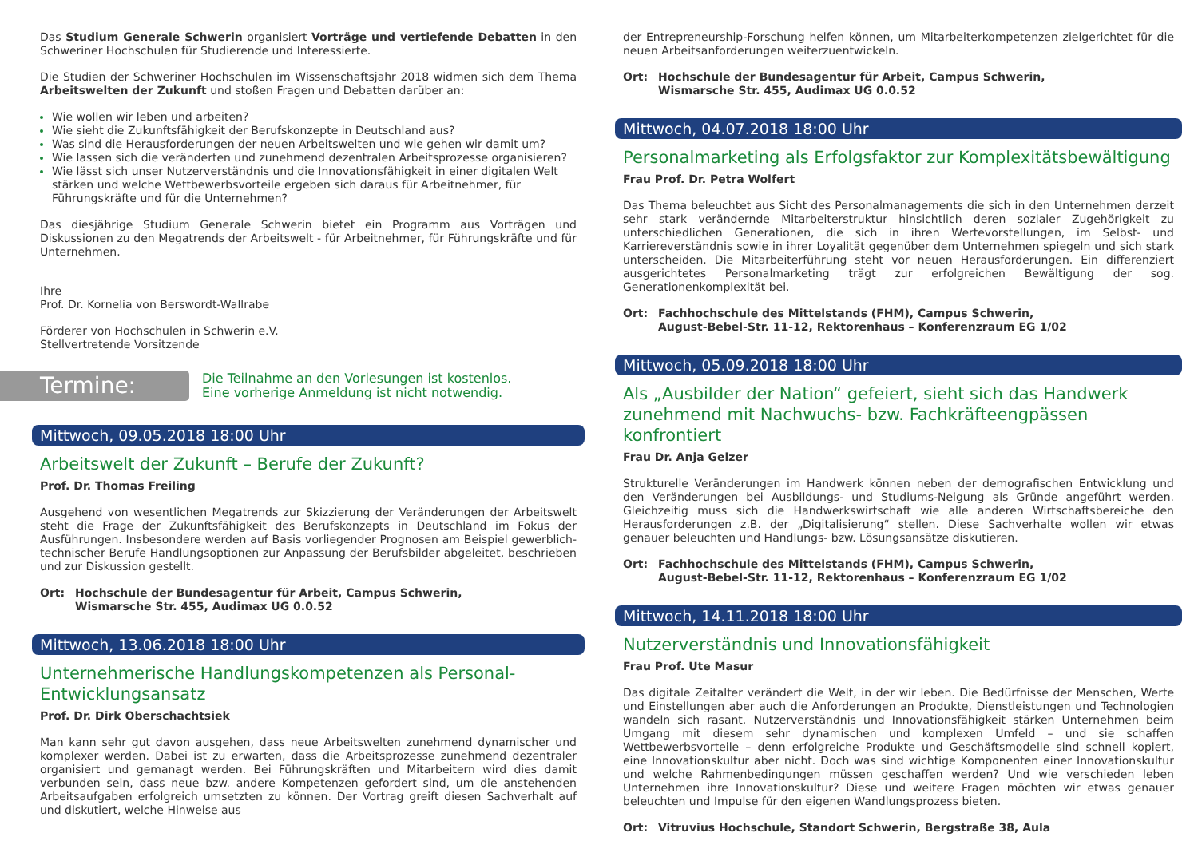Das Studium Generale Schwerin organisiert Vorträge und vertiefende Debatten in den Schweriner Hochschulen für Studierende und Interessierte.
Die Studien der Schweriner Hochschulen im Wissenschaftsjahr 2018 widmen sich dem Thema Arbeitswelten der Zukunft und stoßen Fragen und Debatten darüber an:
Wie wollen wir leben und arbeiten?
Wie sieht die Zukunftsfähigkeit der Berufskonzepte in Deutschland aus?
Was sind die Herausforderungen der neuen Arbeitswelten und wie gehen wir damit um?
Wie lassen sich die veränderten und zunehmend dezentralen Arbeitsprozesse organisieren?
Wie lässt sich unser Nutzerverständnis und die Innovationsfähigkeit in einer digitalen Welt stärken und welche Wettbewerbsvorteile ergeben sich daraus für Arbeitnehmer, für Führungskräfte und für die Unternehmen?
Das diesjährige Studium Generale Schwerin bietet ein Programm aus Vorträgen und Diskussionen zu den Megatrends der Arbeitswelt - für Arbeitnehmer, für Führungskräfte und für Unternehmen.
Ihre
Prof. Dr. Kornelia von Berswordt-Wallrabe
Förderer von Hochschulen in Schwerin e.V.
Stellvertretende Vorsitzende
Termine:
Die Teilnahme an den Vorlesungen ist kostenlos.
Eine vorherige Anmeldung ist nicht notwendig.
Mittwoch, 09.05.2018 18:00 Uhr
Arbeitswelt der Zukunft – Berufe der Zukunft?
Prof. Dr. Thomas Freiling
Ausgehend von wesentlichen Megatrends zur Skizzierung der Veränderungen der Arbeitswelt steht die Frage der Zukunftsfähigkeit des Berufskonzepts in Deutschland im Fokus der Ausführungen. Insbesondere werden auf Basis vorliegender Prognosen am Beispiel gewerblich-technischer Berufe Handlungsoptionen zur Anpassung der Berufsbilder abgeleitet, beschrieben und zur Diskussion gestellt.
Ort: Hochschule der Bundesagentur für Arbeit, Campus Schwerin,
Wismarsche Str. 455, Audimax UG 0.0.52
Mittwoch, 13.06.2018 18:00 Uhr
Unternehmerische Handlungskompetenzen als Personal-Entwicklungsansatz
Prof. Dr. Dirk Oberschachtsiek
Man kann sehr gut davon ausgehen, dass neue Arbeitswelten zunehmend dynamischer und komplexer werden. Dabei ist zu erwarten, dass die Arbeitsprozesse zunehmend dezentraler organisiert und gemanagt werden. Bei Führungskräften und Mitarbeitern wird dies damit verbunden sein, dass neue bzw. andere Kompetenzen gefordert sind, um die anstehenden Arbeitsaufgaben erfolgreich umsetzten zu können. Der Vortrag greift diesen Sachverhalt auf und diskutiert, welche Hinweise aus
der Entrepreneurship-Forschung helfen können, um Mitarbeiterkompetenzen zielgerichtet für die neuen Arbeitsanforderungen weiterzuentwickeln.
Ort: Hochschule der Bundesagentur für Arbeit, Campus Schwerin,
Wismarsche Str. 455, Audimax UG 0.0.52
Mittwoch, 04.07.2018 18:00 Uhr
Personalmarketing als Erfolgsfaktor zur Komplexitätsbewältigung
Frau Prof. Dr. Petra Wolfert
Das Thema beleuchtet aus Sicht des Personalmanagements die sich in den Unternehmen derzeit sehr stark verändernde Mitarbeiterstruktur hinsichtlich deren sozialer Zugehörigkeit zu unterschiedlichen Generationen, die sich in ihren Wertevorstellungen, im Selbst- und Karriereverständnis sowie in ihrer Loyalität gegenüber dem Unternehmen spiegeln und sich stark unterscheiden. Die Mitarbeiterführung steht vor neuen Herausforderungen. Ein differenziert ausgerichtetes Personalmarketing trägt zur erfolgreichen Bewältigung der sog. Generationenkomplexität bei.
Ort: Fachhochschule des Mittelstands (FHM), Campus Schwerin,
August-Bebel-Str. 11-12, Rektorenhaus – Konferenzraum EG 1/02
Mittwoch, 05.09.2018 18:00 Uhr
Als „Ausbilder der Nation“ gefeiert, sieht sich das Handwerk zunehmend mit Nachwuchs- bzw. Fachkräfteengpässen konfrontiert
Frau Dr. Anja Gelzer
Strukturelle Veränderungen im Handwerk können neben der demografischen Entwicklung und den Veränderungen bei Ausbildungs- und Studiums-Neigung als Gründe angeführt werden. Gleichzeitig muss sich die Handwerkswirtschaft wie alle anderen Wirtschaftsbereiche den Herausforderungen z.B. der „Digitalisierung“ stellen. Diese Sachverhalte wollen wir etwas genauer beleuchten und Handlungs- bzw. Lösungsansätze diskutieren.
Ort: Fachhochschule des Mittelstands (FHM), Campus Schwerin,
August-Bebel-Str. 11-12, Rektorenhaus – Konferenzraum EG 1/02
Mittwoch, 14.11.2018 18:00 Uhr
Nutzerverständnis und Innovationsfähigkeit
Frau Prof. Ute Masur
Das digitale Zeitalter verändert die Welt, in der wir leben. Die Bedürfnisse der Menschen, Werte und Einstellungen aber auch die Anforderungen an Produkte, Dienstleistungen und Technologien wandeln sich rasant. Nutzerverständnis und Innovationsfähigkeit stärken Unternehmen beim Umgang mit diesem sehr dynamischen und komplexen Umfeld – und sie schaffen Wettbewerbsvorteile – denn erfolgreiche Produkte und Geschäftsmodelle sind schnell kopiert, eine Innovationskultur aber nicht. Doch was sind wichtige Komponenten einer Innovationskultur und welche Rahmenbedingungen müssen geschaffen werden? Und wie verschieden leben Unternehmen ihre Innovationskultur? Diese und weitere Fragen möchten wir etwas genauer beleuchten und Impulse für den eigenen Wandlungsprozess bieten.
Ort: Vitruvius Hochschule, Standort Schwerin, Bergstraße 38, Aula